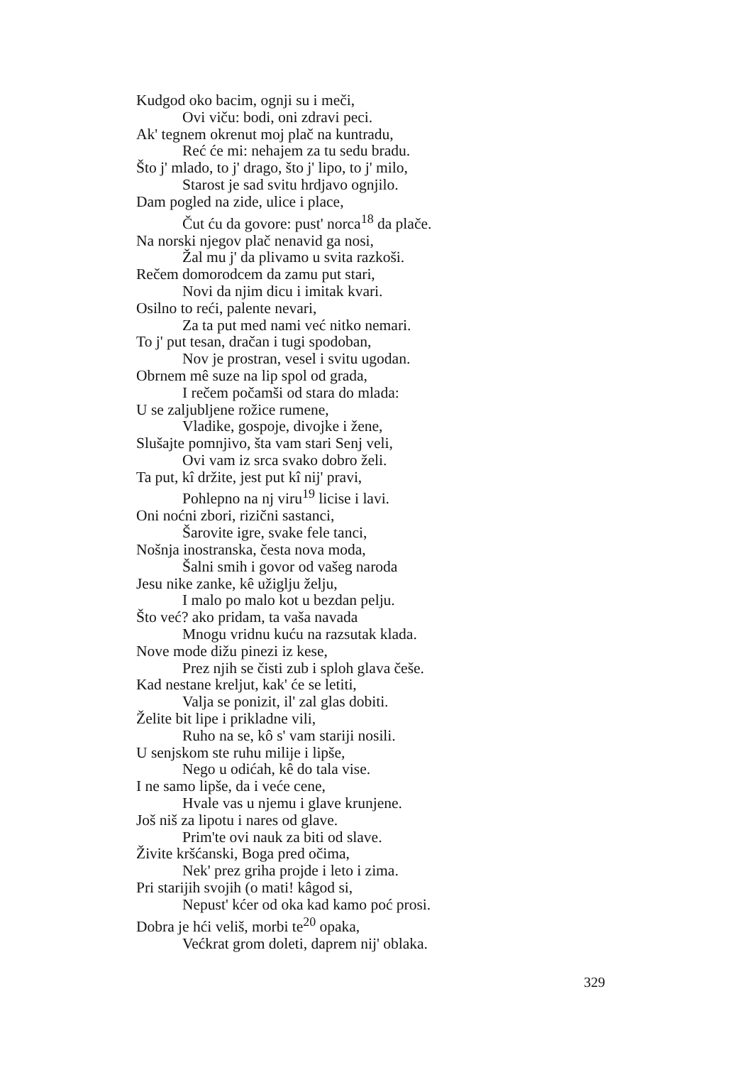Kudgod oko bacim, ognji su i meči,
Ovi viču: bodi, oni zdravi peci.
Ak' tegnem okrenut moj plač na kuntradu,
Reć će mi: nehajem za tu sedu bradu.
Što j' mlado, to j' drago, što j' lipo, to j' milo,
Starost je sad svitu hrdjavo ognjilo.
Dam pogled na zide, ulice i place,
Čut ću da govore: pust' norca<sup>18</sup> da plače.
Na norski njegov plač nenavid ga nosi,
Žal mu j' da plivamo u svita razkoši.
Rečem domorodcem da zamu put stari,
Novi da njim dicu i imitak kvari.
Osilno to reći, palente nevari,
Za ta put med nami već nitko nemari.
To j' put tesan, dračan i tugi spodoban,
Nov je prostran, vesel i svitu ugodan.
Obrnem mê suze na lip spol od grada,
I rečem počamši od stara do mlada:
U se zaljubljene rožice rumene,
Vladike, gospoje, divojke i žene,
Slušajte pomnjivo, šta vam stari Senj veli,
Ovi vam iz srca svako dobro želi.
Ta put, kî držite, jest put kî nij' pravi,
Pohlepno na nj viru<sup>19</sup> licise i lavi.
Oni noćni zbori, rizični sastanci,
Šarovite igre, svake fele tanci,
Nošnja inostranska, česta nova moda,
Šalni smih i govor od vašeg naroda
Jesu nike zanke, kê užiglju želju,
I malo po malo kot u bezdan pelju.
Što već? ako pridam, ta vaša navada
Mnogu vridnu kuću na razsutak klada.
Nove mode dižu pinezi iz kese,
Prez njih se čisti zub i sploh glava češe.
Kad nestane kreljut, kak' će se letiti,
Valja se ponizit, il' zal glas dobiti.
Želite bit lipe i prikladne vili,
Ruho na se, kô s' vam stariji nosili.
U senjskom ste ruhu milije i lipše,
Nego u odićah, kê do tala vise.
I ne samo lipše, da i veće cene,
Hvale vas u njemu i glave krunjene.
Još niš za lipotu i nares od glave.
Prim'te ovi nauk za biti od slave.
Živite kršćanski, Boga pred očima,
Nek' prez griha projde i leto i zima.
Pri starijih svojih (o mati! kâgod si,
Nepust' kćer od oka kad kamo poć prosi.
Dobra je hći veliš, morbi te<sup>20</sup> opaka,
Većkrat grom doleti, daprem nij' oblaka.
329